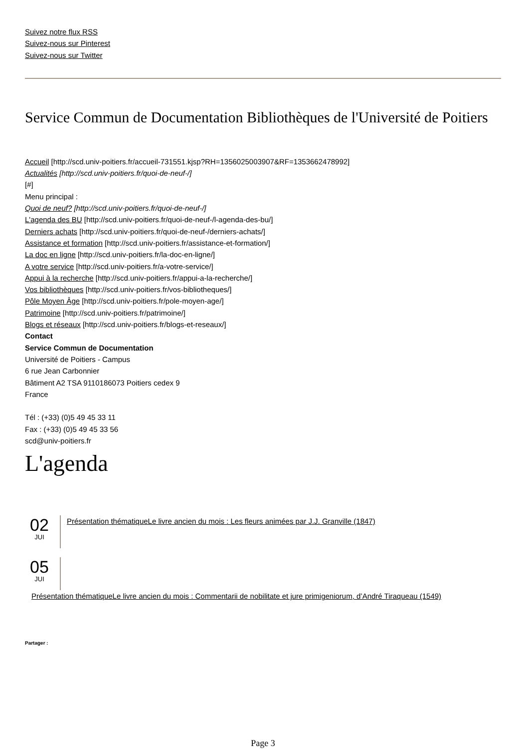Suivez notre flux RSS
Suivez-nous sur Pinterest
Suivez-nous sur Twitter
Service Commun de Documentation Bibliothèques de l'Université de Poitiers
Accueil [http://scd.univ-poitiers.fr/accueil-731551.kjsp?RH=1356025003907&RF=1353662478992]
Actualités [http://scd.univ-poitiers.fr/quoi-de-neuf-/]
[#]
Menu principal :
Quoi de neuf? [http://scd.univ-poitiers.fr/quoi-de-neuf-/]
L'agenda des BU [http://scd.univ-poitiers.fr/quoi-de-neuf-/l-agenda-des-bu/]
Derniers achats [http://scd.univ-poitiers.fr/quoi-de-neuf-/derniers-achats/]
Assistance et formation [http://scd.univ-poitiers.fr/assistance-et-formation/]
La doc en ligne [http://scd.univ-poitiers.fr/la-doc-en-ligne/]
A votre service [http://scd.univ-poitiers.fr/a-votre-service/]
Appui à la recherche [http://scd.univ-poitiers.fr/appui-a-la-recherche/]
Vos bibliothèques [http://scd.univ-poitiers.fr/vos-bibliotheques/]
Pôle Moyen Âge [http://scd.univ-poitiers.fr/pole-moyen-age/]
Patrimoine [http://scd.univ-poitiers.fr/patrimoine/]
Blogs et réseaux [http://scd.univ-poitiers.fr/blogs-et-reseaux/]
Contact
Service Commun de Documentation
Université de Poitiers - Campus
6 rue Jean Carbonnier
Bâtiment A2 TSA 9110186073 Poitiers cedex 9
France
Tél : (+33) (0)5 49 45 33 11
Fax : (+33) (0)5 49 45 33 56
scd@univ-poitiers.fr
L'agenda
02
JUI
Présentation thématiqueLe livre ancien du mois : Les fleurs animées par J.J. Granville (1847)
05
JUI
Présentation thématiqueLe livre ancien du mois : Commentarii de nobilitate et jure primigeniorum, d’André Tiraqueau (1549)
Partager :
Page 3